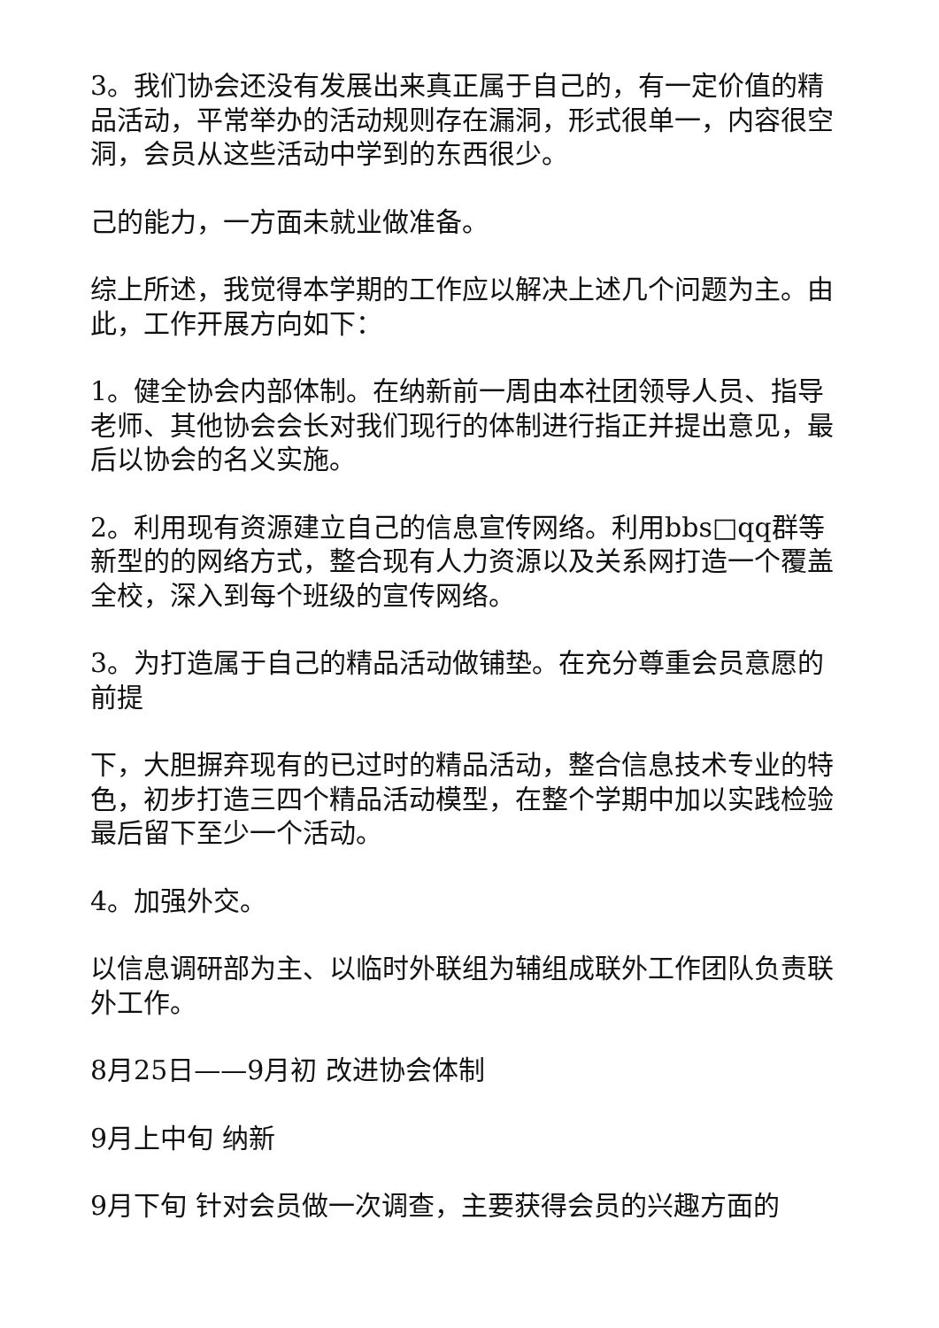3。我们协会还没有发展出来真正属于自己的，有一定价值的精品活动，平常举办的活动规则存在漏洞，形式很单一，内容很空洞，会员从这些活动中学到的东西很少。
己的能力，一方面未就业做准备。
综上所述，我觉得本学期的工作应以解决上述几个问题为主。由此，工作开展方向如下：
1。健全协会内部体制。在纳新前一周由本社团领导人员、指导老师、其他协会会长对我们现行的体制进行指正并提出意见，最后以协会的名义实施。
2。利用现有资源建立自己的信息宣传网络。利用bbs□qq群等新型的的网络方式，整合现有人力资源以及关系网打造一个覆盖全校，深入到每个班级的宣传网络。
3。为打造属于自己的精品活动做铺垫。在充分尊重会员意愿的前提
下，大胆摒弃现有的已过时的精品活动，整合信息技术专业的特色，初步打造三四个精品活动模型，在整个学期中加以实践检验最后留下至少一个活动。
4。加强外交。
以信息调研部为主、以临时外联组为辅组成联外工作团队负责联外工作。
8月25日——9月初 改进协会体制
9月上中旬 纳新
9月下旬 针对会员做一次调查，主要获得会员的兴趣方面的